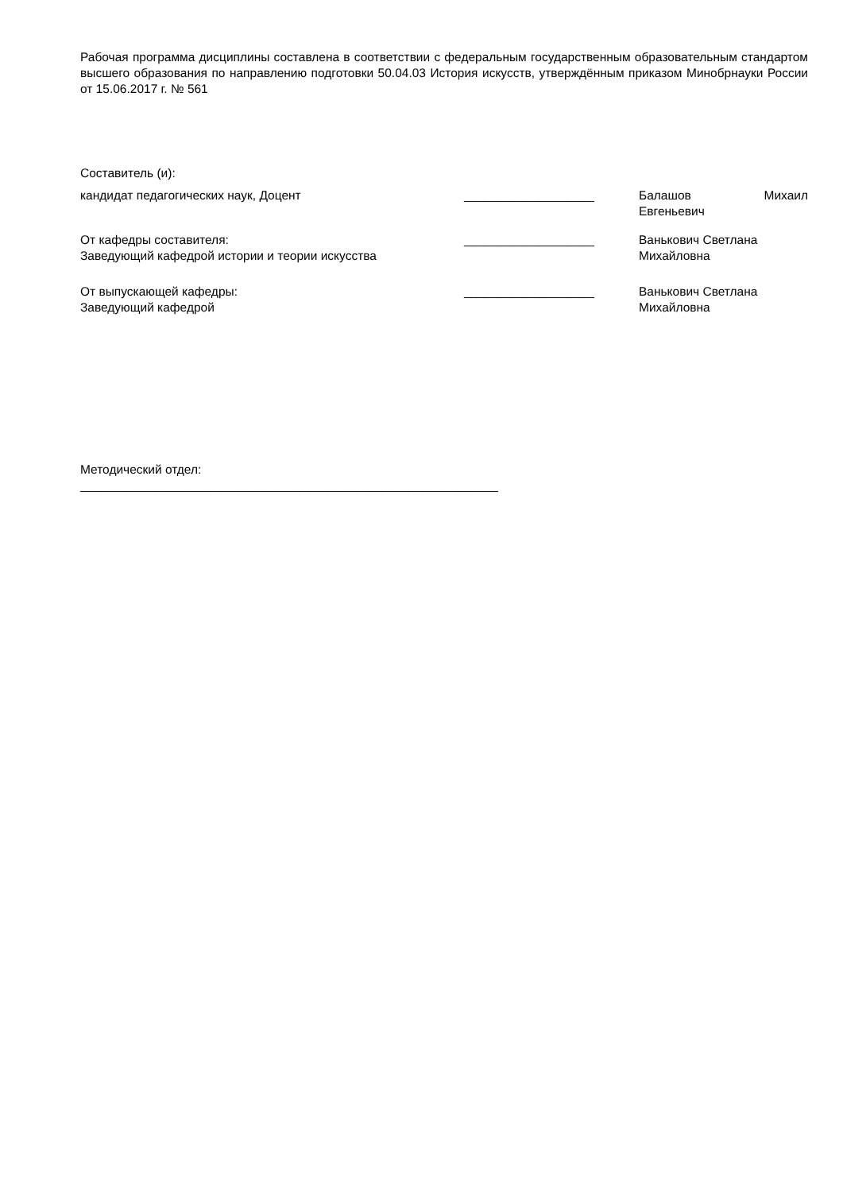Рабочая программа дисциплины составлена в соответствии с федеральным государственным образовательным стандартом высшего образования по направлению подготовки 50.04.03 История искусств, утверждённым приказом Минобрнауки России от 15.06.2017 г. № 561
Составитель (и):
кандидат педагогических наук, Доцент ___________________ Балашов Михаил
Евгеньевич
От кафедры составителя:
Заведующий кафедрой истории и теории искусства
___________________ Ванькович Светлана
Михайловна
От выпускающей кафедры:
Заведующий кафедрой
___________________ Ванькович Светлана
Михайловна
Методический отдел:
_____________________________________________________________